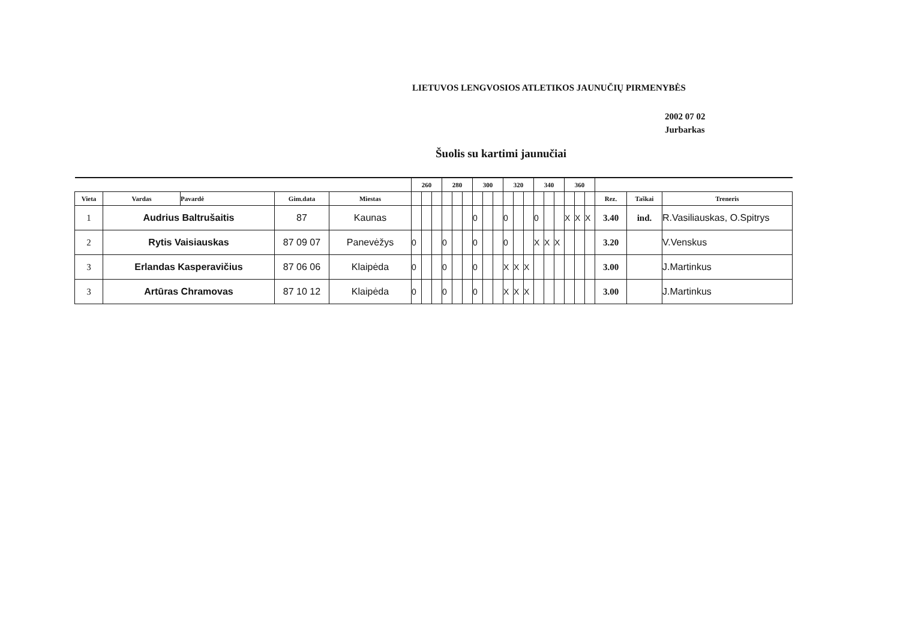LIETUVOS LENGVOSIOS ATLETIKOS JAUNUČIŲ PIRMENYBĖS
2002 07 02
Jurbarkas
Šuolis su kartimi jaunučiai
| | | | | | 260 | | | 280 | | | 300 | | | 320 | | | 340 | | | 360 | | | | | |
| --- | --- | --- | --- | --- | --- | --- | --- | --- | --- | --- | --- | --- | --- | --- | --- | --- | --- | --- | --- | --- | --- | --- | --- | --- | --- |
| Vieta | Vardas | Pavardė | Gim.data | Miestas | | | | | | | | | | | | | | | | | | | Rez. | Taškai | Treneris |
| 1 | Audrius Baltrušaitis | | 87 | Kaunas | | | | | | | 0 | | | 0 | | | 0 | | | X | X | X | 3.40 | ind. | R.Vasiliauskas, O.Spitrys |
| 2 | Rytis Vaisiauskas | | 87 09 07 | Panevėžys | 0 | | | 0 | | | 0 | | | 0 | | | X | X | X | | | | 3.20 | | V.Venskus |
| 3 | Erlandas Kasperavičius | | 87 06 06 | Klaipėda | 0 | | | 0 | | | 0 | | | X | X | X | | | | | | | 3.00 | | J.Martinkus |
| 3 | Artūras Chramovas | | 87 10 12 | Klaipėda | 0 | | | 0 | | | 0 | | | X | X | X | | | | | | | 3.00 | | J.Martinkus |